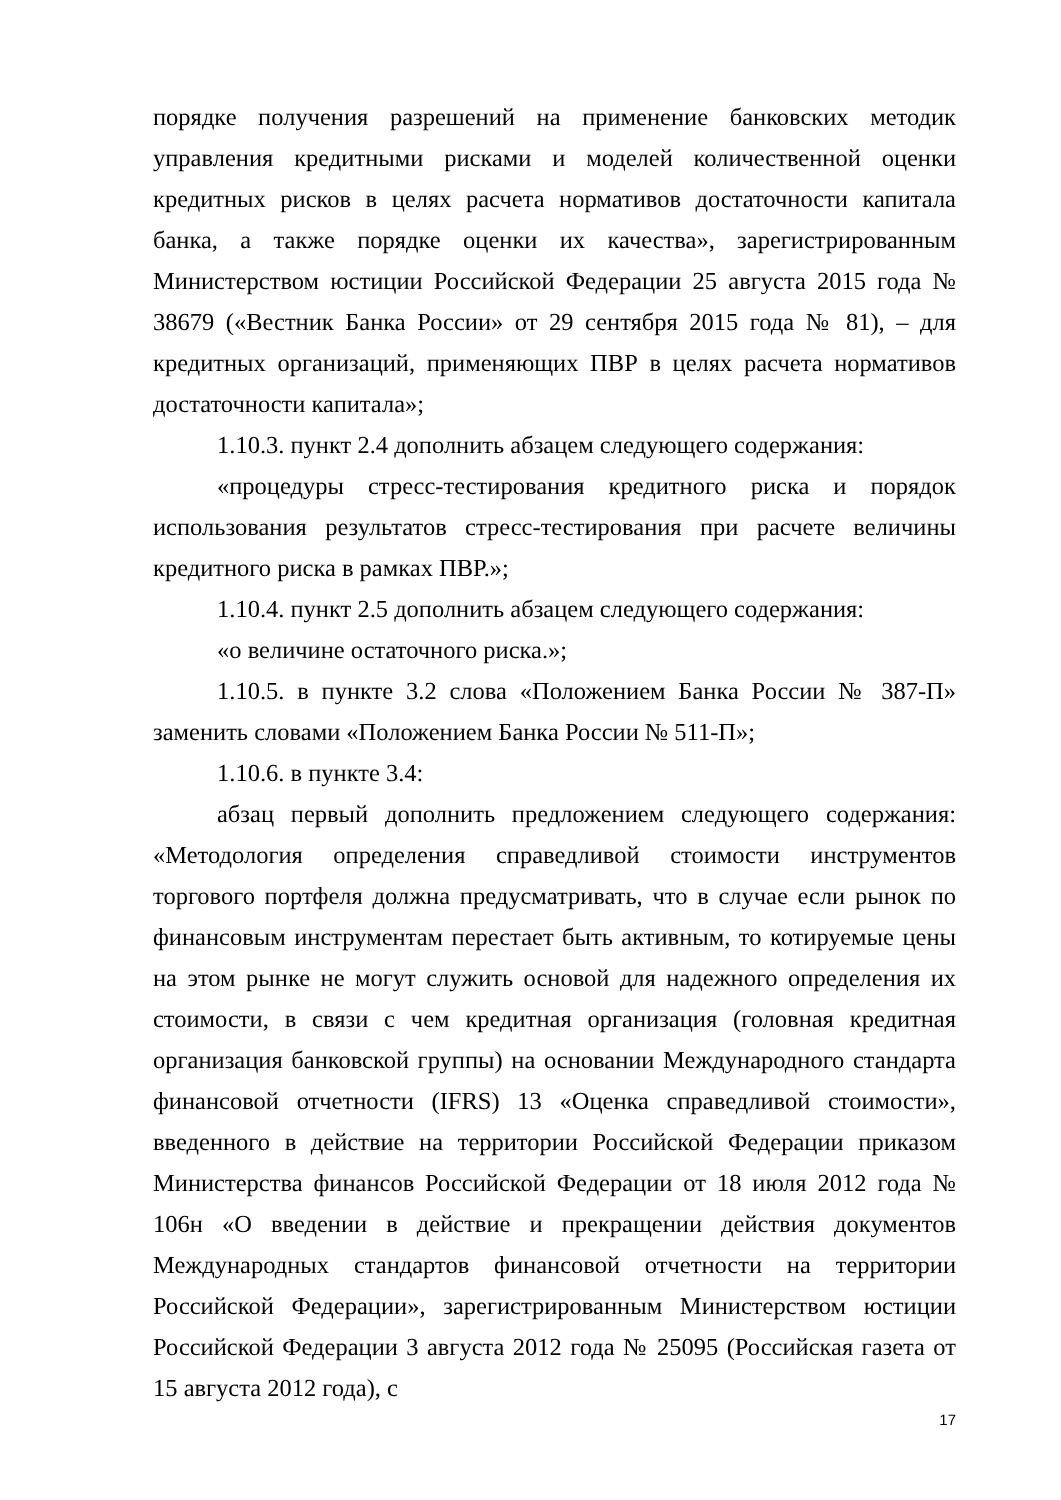порядке получения разрешений на применение банковских методик управления кредитными рисками и моделей количественной оценки кредитных рисков в целях расчета нормативов достаточности капитала банка, а также порядке оценки их качества», зарегистрированным Министерством юстиции Российской Федерации 25 августа 2015 года № 38679 («Вестник Банка России» от 29 сентября 2015 года № 81), – для кредитных организаций, применяющих ПВР в целях расчета нормативов достаточности капитала»;
1.10.3. пункт 2.4 дополнить абзацем следующего содержания:
«процедуры стресс-тестирования кредитного риска и порядок использования результатов стресс-тестирования при расчете величины кредитного риска в рамках ПВР.»;
1.10.4. пункт 2.5 дополнить абзацем следующего содержания:
«о величине остаточного риска.»;
1.10.5. в пункте 3.2 слова «Положением Банка России № 387-П» заменить словами «Положением Банка России № 511-П»;
1.10.6. в пункте 3.4:
абзац первый дополнить предложением следующего содержания: «Методология определения справедливой стоимости инструментов торгового портфеля должна предусматривать, что в случае если рынок по финансовым инструментам перестает быть активным, то котируемые цены на этом рынке не могут служить основой для надежного определения их стоимости, в связи с чем кредитная организация (головная кредитная организация банковской группы) на основании Международного стандарта финансовой отчетности (IFRS) 13 «Оценка справедливой стоимости», введенного в действие на территории Российской Федерации приказом Министерства финансов Российской Федерации от 18 июля 2012 года № 106н «О введении в действие и прекращении действия документов Международных стандартов финансовой отчетности на территории Российской Федерации», зарегистрированным Министерством юстиции Российской Федерации 3 августа 2012 года № 25095 (Российская газета от 15 августа 2012 года), с
17